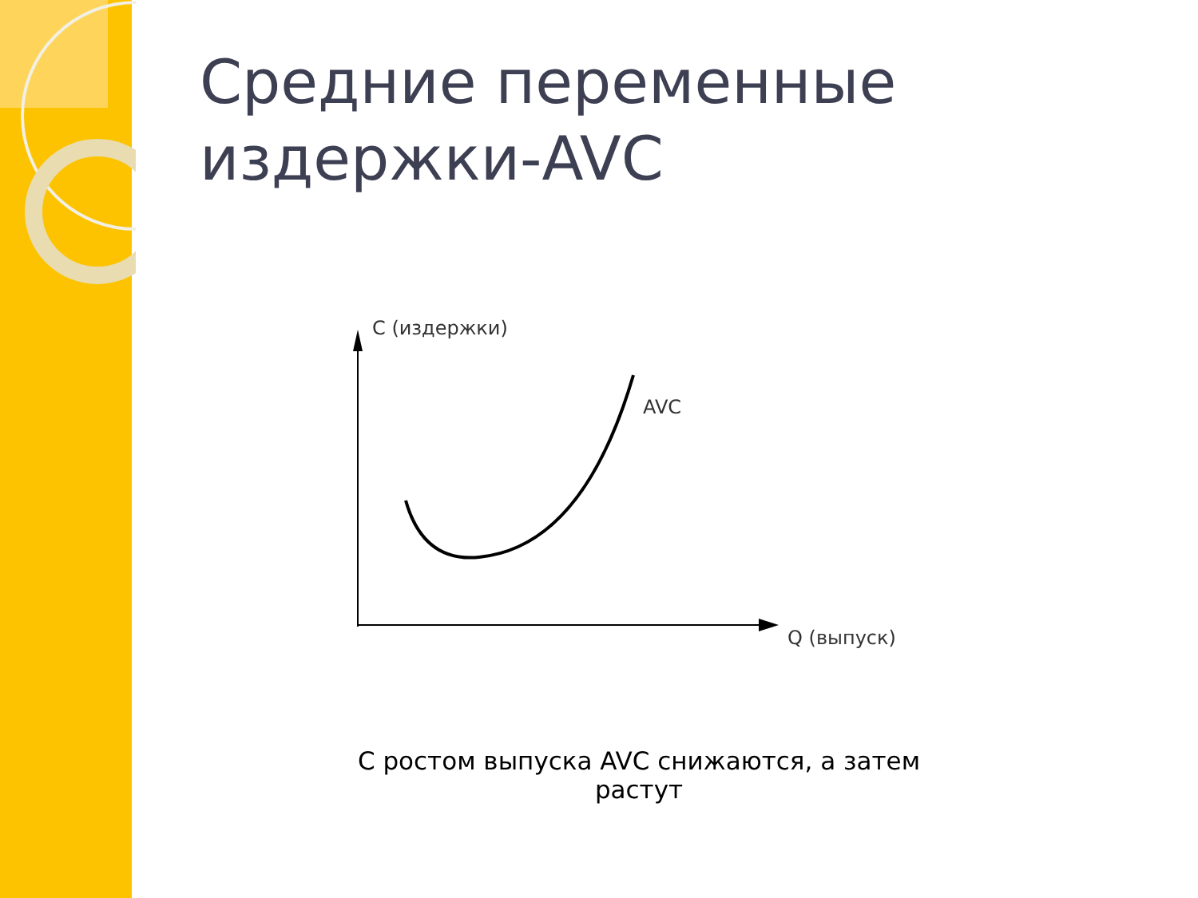Средние переменные
издержки-AVC
С (издержки)
AVC
Q (выпуск)
С ростом выпуска AVC снижаются, а затем растут